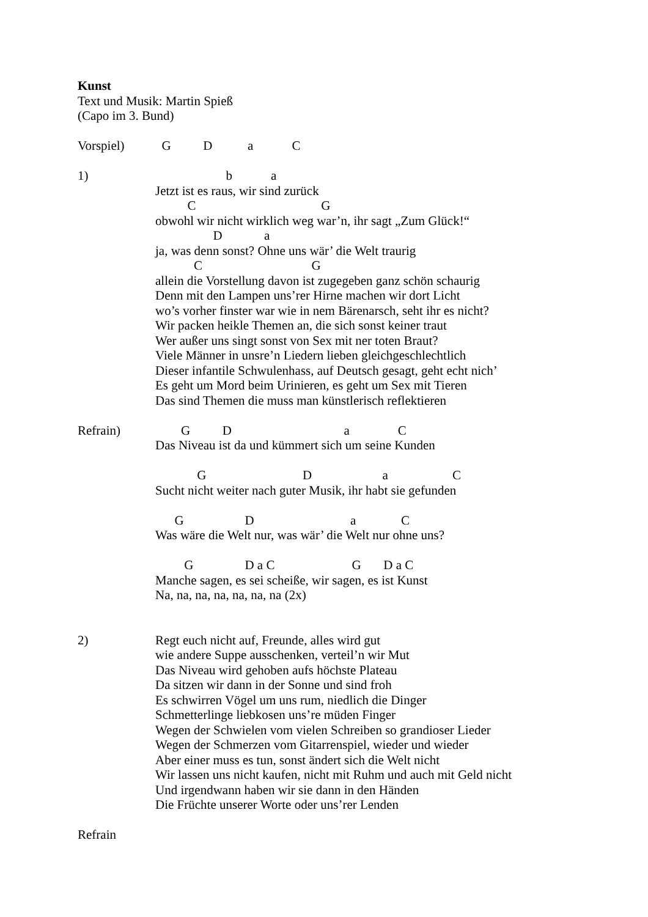Kunst
Text und Musik: Martin Spieß
(Capo im 3. Bund)
Vorspiel) G D a C
1) b a
Jetzt ist es raus, wir sind zurück
C G
obwohl wir nicht wirklich weg war’n, ihr sagt „Zum Glück!“
D a
ja, was denn sonst? Ohne uns wär’ die Welt traurig
C G
allein die Vorstellung davon ist zugegeben ganz schön schaurig
Denn mit den Lampen uns’rer Hirne machen wir dort Licht
wo’s vorher finster war wie in nem Bärenarsch, seht ihr es nicht?
Wir packen heikle Themen an, die sich sonst keiner traut
Wer außer uns singt sonst von Sex mit ner toten Braut?
Viele Männer in unsre’n Liedern lieben gleichgeschlechtlich
Dieser infantile Schwulenhass, auf Deutsch gesagt, geht echt nich’
Es geht um Mord beim Urinieren, es geht um Sex mit Tieren
Das sind Themen die muss man künstlerisch reflektieren
Refrain) G D a C
Das Niveau ist da und kümmert sich um seine Kunden
G D a C
Sucht nicht weiter nach guter Musik, ihr habt sie gefunden
G D a C
Was wäre die Welt nur, was wär’ die Welt nur ohne uns?
G D a C G D a C
Manche sagen, es sei scheiße, wir sagen, es ist Kunst
Na, na, na, na, na, na, na (2x)
2) Regt euch nicht auf, Freunde, alles wird gut
wie andere Suppe ausschenken, verteil’n wir Mut
Das Niveau wird gehoben aufs höchste Plateau
Da sitzen wir dann in der Sonne und sind froh
Es schwirren Vögel um uns rum, niedlich die Dinger
Schmetterlinge liebkosen uns’re müden Finger
Wegen der Schwielen vom vielen Schreiben so grandioser Lieder
Wegen der Schmerzen vom Gitarrenspiel, wieder und wieder
Aber einer muss es tun, sonst ändert sich die Welt nicht
Wir lassen uns nicht kaufen, nicht mit Ruhm und auch mit Geld nicht
Und irgendwann haben wir sie dann in den Händen
Die Früchte unserer Worte oder uns’rer Lenden
Refrain